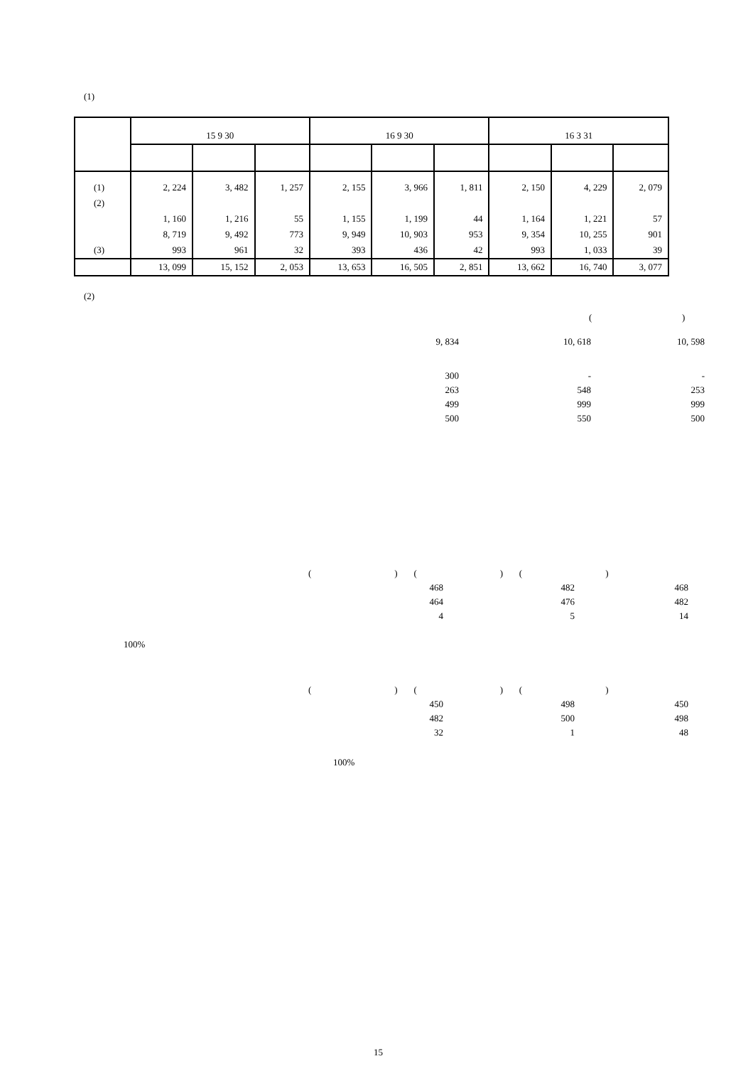(1)
| | 15 9 30 | | | 16 9 30 | | | 16 3 31 | | |
| --- | --- | --- | --- | --- | --- | --- | --- | --- | --- |
| (1) | 2, 224 | 3, 482 | 1, 257 | 2, 155 | 3, 966 | 1, 811 | 2, 150 | 4, 229 | 2, 079 |
| (2) | | | | | | | | | |
| | 1, 160 | 1, 216 | 55 | 1, 155 | 1, 199 | 44 | 1, 164 | 1, 221 | 57 |
| | 8, 719 | 9, 492 | 773 | 9, 949 | 10, 903 | 953 | 9, 354 | 10, 255 | 901 |
| (3) | 993 | 961 | 32 | 393 | 436 | 42 | 993 | 1, 033 | 39 |
| | 13, 099 | 15, 152 | 2, 053 | 13, 653 | 16, 505 | 2, 851 | 13, 662 | 16, 740 | 3, 077 |
(2)
( )
| 9, 834 | 10, 618 | 10, 598 |
| 300 | - | - |
| 263 | 548 | 253 |
| 499 | 999 | 999 |
| 500 | 550 | 500 |
( ) ( ) ( )
| 468 | 482 | 468 |
| 464 | 476 | 482 |
| 4 | 5 | 14 |
100%
( ) ( ) ( )
| 450 | 498 | 450 |
| 482 | 500 | 498 |
| 32 | 1 | 48 |
100%
15